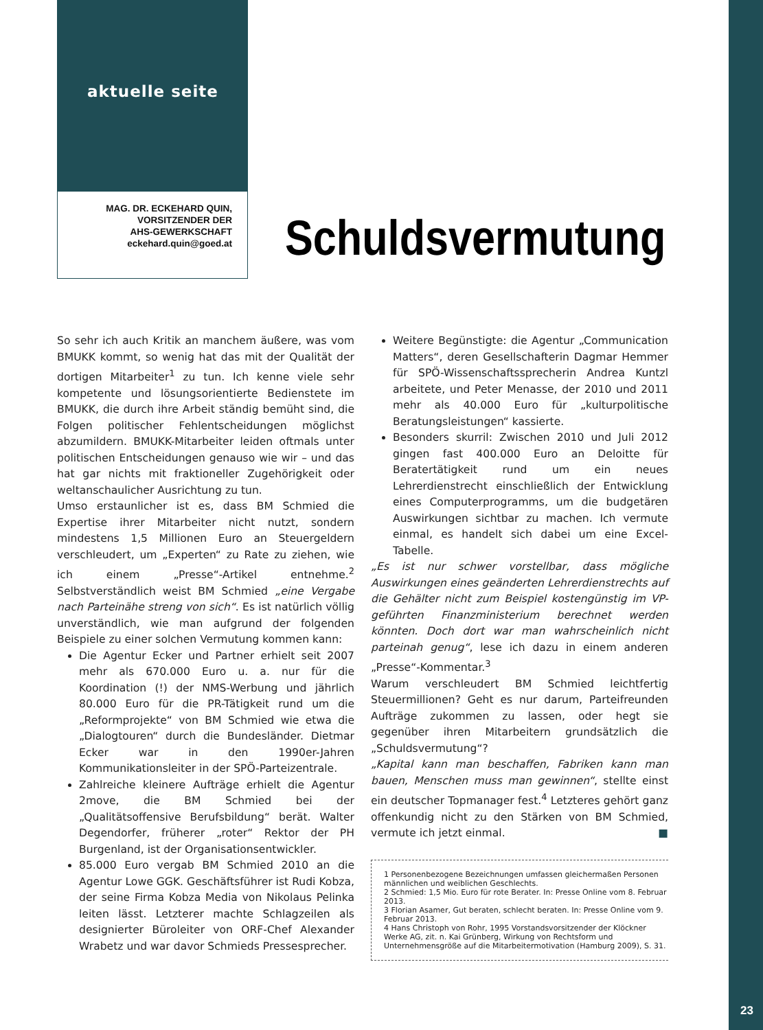aktuelle seite
MAG. DR. ECKEHARD QUIN,
VORSITZENDER DER
AHS-GEWERKSCHAFT
eckehard.quin@goed.at
Schuldsvermutung
So sehr ich auch Kritik an manchem äußere, was vom BMUKK kommt, so wenig hat das mit der Qualität der dortigen Mitarbeiter<sup>1</sup> zu tun. Ich kenne viele sehr kompetente und lösungsorientierte Bedienstete im BMUKK, die durch ihre Arbeit ständig bemüht sind, die Folgen politischer Fehlentscheidungen möglichst abzumildern. BMUKK-Mitarbeiter leiden oftmals unter politischen Entscheidungen genauso wie wir – und das hat gar nichts mit fraktioneller Zugehörigkeit oder weltanschaulicher Ausrichtung zu tun.
Umso erstaunlicher ist es, dass BM Schmied die Expertise ihrer Mitarbeiter nicht nutzt, sondern mindestens 1,5 Millionen Euro an Steuergeldern verschleudert, um „Experten“ zu Rate zu ziehen, wie ich einem „Presse“-Artikel entnehme.<sup>2</sup> Selbstverständlich weist BM Schmied „eine Vergabe nach Parteinähe streng von sich“. Es ist natürlich völlig unverständlich, wie man aufgrund der folgenden Beispiele zu einer solchen Vermutung kommen kann:
Die Agentur Ecker und Partner erhielt seit 2007 mehr als 670.000 Euro u. a. nur für die Koordination (!) der NMS-Werbung und jährlich 80.000 Euro für die PR-Tätigkeit rund um die „Reformprojekte“ von BM Schmied wie etwa die „Dialogtouren“ durch die Bundesländer. Dietmar Ecker war in den 1990er-Jahren Kommunikationsleiter in der SPÖ-Parteizentrale.
Zahlreiche kleinere Aufträge erhielt die Agentur 2move, die BM Schmied bei der „Qualitätsoffensive Berufsbildung“ berät. Walter Degendorfer, früherer „roter“ Rektor der PH Burgenland, ist der Organisationsentwickler.
85.000 Euro vergab BM Schmied 2010 an die Agentur Lowe GGK. Geschäftsführer ist Rudi Kobza, der seine Firma Kobza Media von Nikolaus Pelinka leiten lässt. Letzterer machte Schlagzeilen als designierter Büroleiter von ORF-Chef Alexander Wrabetz und war davor Schmieds Pressesprecher.
Weitere Begünstigte: die Agentur „Communication Matters“, deren Gesellschafterin Dagmar Hemmer für SPÖ-Wissenschaftssprecherin Andrea Kuntzl arbeitete, und Peter Menasse, der 2010 und 2011 mehr als 40.000 Euro für „kulturpolitische Beratungsleistungen“ kassierte.
Besonders skurril: Zwischen 2010 und Juli 2012 gingen fast 400.000 Euro an Deloitte für Beratertätigkeit rund um ein neues Lehrerdienstrecht einschließlich der Entwicklung eines Computerprogramms, um die budgetären Auswirkungen sichtbar zu machen. Ich vermute einmal, es handelt sich dabei um eine Excel-Tabelle.
„Es ist nur schwer vorstellbar, dass mögliche Auswirkungen eines geänderten Lehrerdienstrechts auf die Gehälter nicht zum Beispiel kostengünstig im VP-geführten Finanzministerium berechnet werden könnten. Doch dort war man wahrscheinlich nicht parteinah genug“, lese ich dazu in einem anderen „Presse“-Kommentar.<sup>3</sup>
Warum verschleudert BM Schmied leichtfertig Steuermillionen? Geht es nur darum, Parteifreunden Aufträge zukommen zu lassen, oder hegt sie gegenüber ihren Mitarbeitern grundsätzlich die „Schuldsvermutung“?
„Kapital kann man beschaffen, Fabriken kann man bauen, Menschen muss man gewinnen“, stellte einst ein deutscher Topmanager fest.<sup>4</sup> Letzteres gehört ganz offenkundig nicht zu den Stärken von BM Schmied, vermute ich jetzt einmal. ■
1 Personenbezogene Bezeichnungen umfassen gleichermaßen Personen männlichen und weiblichen Geschlechts.
2 Schmied: 1,5 Mio. Euro für rote Berater. In: Presse Online vom 8. Februar 2013.
3 Florian Asamer, Gut beraten, schlecht beraten. In: Presse Online vom 9. Februar 2013.
4 Hans Christoph von Rohr, 1995 Vorstandsvorsitzender der Klöckner Werke AG, zit. n. Kai Grünberg, Wirkung von Rechtsform und Unternehmensgröße auf die Mitarbeitermotivation (Hamburg 2009), S. 31.
23